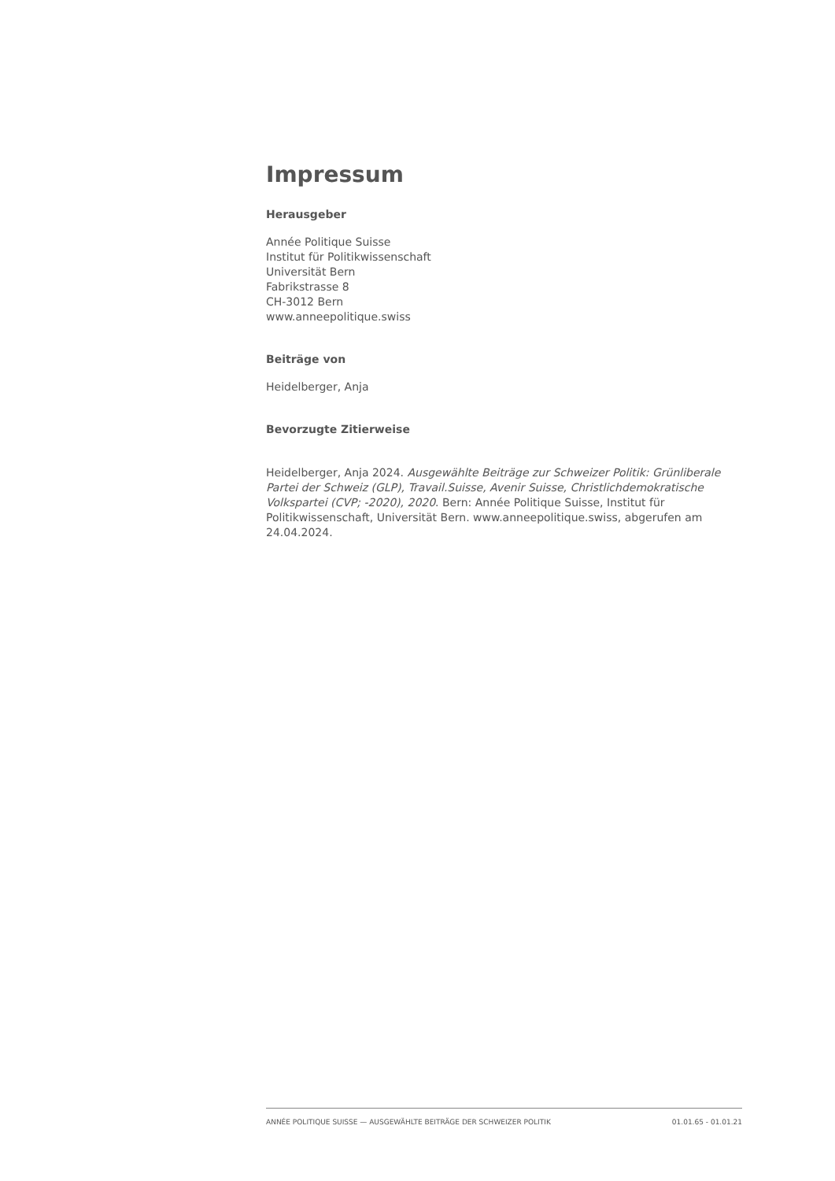Impressum
Herausgeber
Année Politique Suisse
Institut für Politikwissenschaft
Universität Bern
Fabrikstrasse 8
CH-3012 Bern
www.anneepolitique.swiss
Beiträge von
Heidelberger, Anja
Bevorzugte Zitierweise
Heidelberger, Anja 2024. Ausgewählte Beiträge zur Schweizer Politik: Grünliberale Partei der Schweiz (GLP), Travail.Suisse, Avenir Suisse, Christlichdemokratische Volkspartei (CVP; -2020), 2020. Bern: Année Politique Suisse, Institut für Politikwissenschaft, Universität Bern. www.anneepolitique.swiss, abgerufen am 24.04.2024.
ANNÉE POLITIQUE SUISSE — AUSGEWÄHLTE BEITRÄGE DER SCHWEIZER POLITIK 01.01.65 - 01.01.21